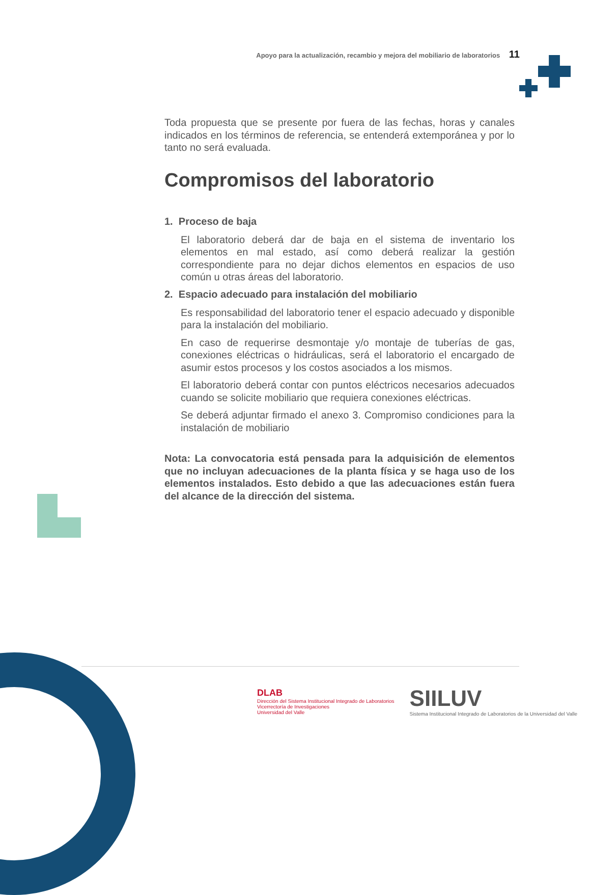Apoyo para la actualización, recambio y mejora del mobiliario de laboratorios 11
Toda propuesta que se presente por fuera de las fechas, horas y canales indicados en los términos de referencia, se entenderá extemporánea y por lo tanto no será evaluada.
Compromisos del laboratorio
1. Proceso de baja
El laboratorio deberá dar de baja en el sistema de inventario los elementos en mal estado, así como deberá realizar la gestión correspondiente para no dejar dichos elementos en espacios de uso común u otras áreas del laboratorio.
2. Espacio adecuado para instalación del mobiliario
Es responsabilidad del laboratorio tener el espacio adecuado y disponible para la instalación del mobiliario.
En caso de requerirse desmontaje y/o montaje de tuberías de gas, conexiones eléctricas o hidráulicas, será el laboratorio el encargado de asumir estos procesos y los costos asociados a los mismos.
El laboratorio deberá contar con puntos eléctricos necesarios adecuados cuando se solicite mobiliario que requiera conexiones eléctricas.
Se deberá adjuntar firmado el anexo 3. Compromiso condiciones para la instalación de mobiliario
Nota: La convocatoria está pensada para la adquisición de elementos que no incluyan adecuaciones de la planta física y se haga uso de los elementos instalados. Esto debido a que las adecuaciones están fuera del alcance de la dirección del sistema.
DLAB
Dirección del Sistema Institucional Integrado de Laboratorios
Vicerrectoría de Investigaciones
Universidad del Valle
SIILUV
Sistema Institucional Integrado de Laboratorios de la Universidad del Valle